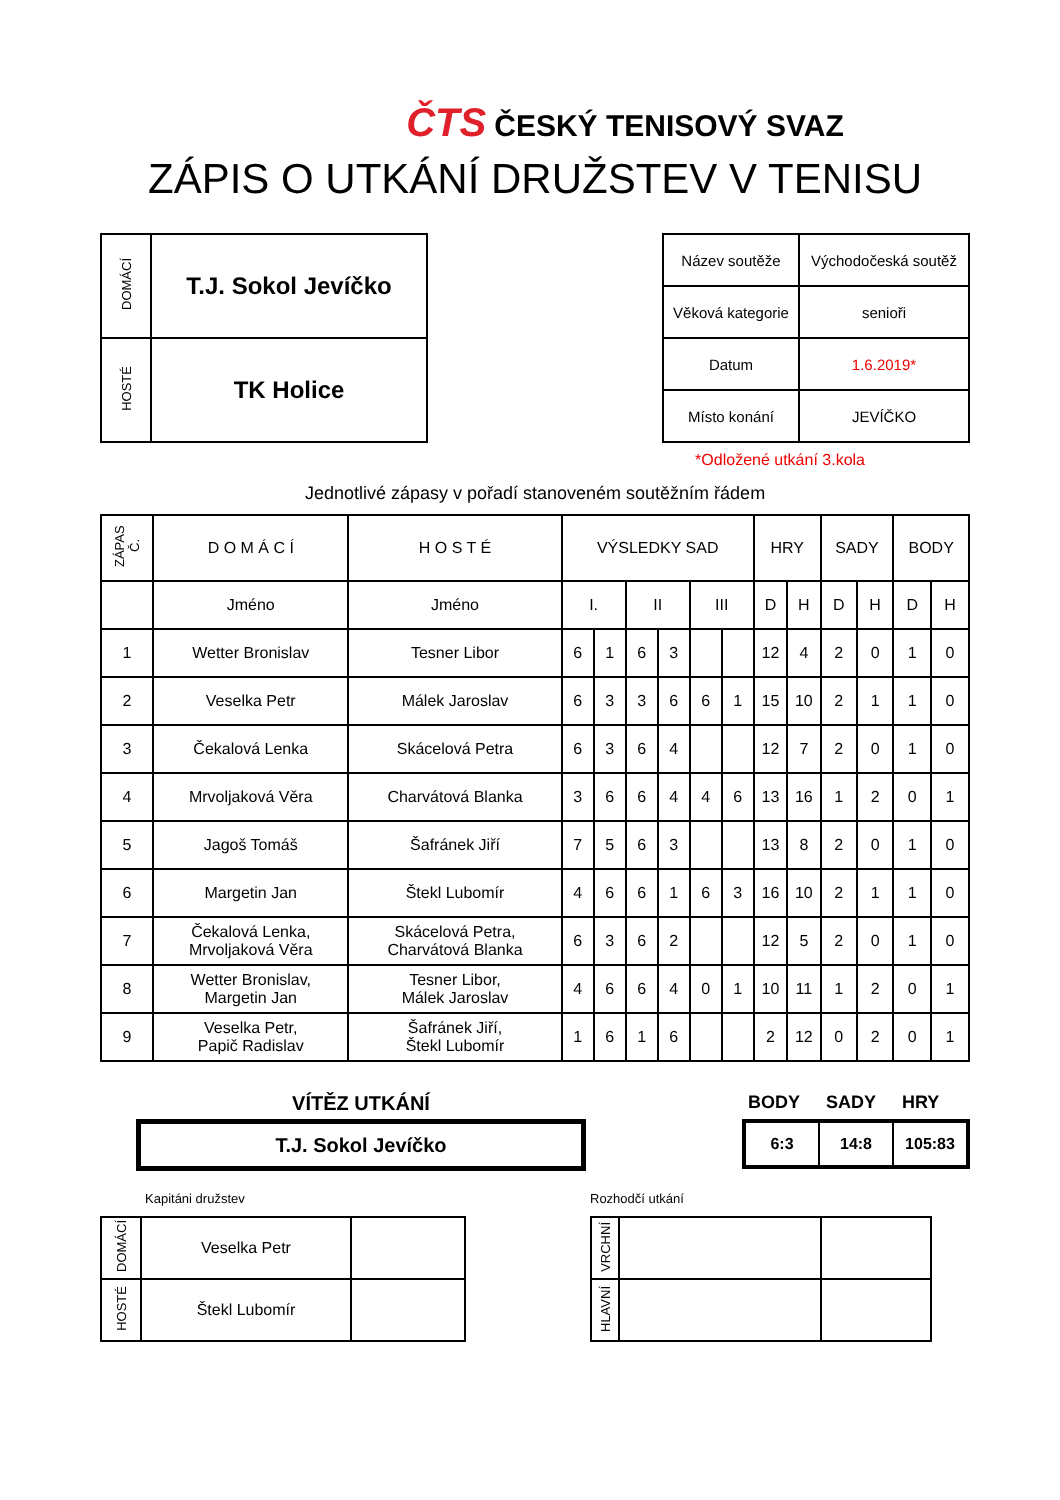ČTS ČESKÝ TENISOVÝ SVAZ
ZÁPIS O UTKÁNÍ DRUŽSTEV V TENISU
| DOMÁCÍ | T.J. Sokol Jevíčko |
| HOSTÉ | TK Holice |
| Název soutěže | Východočeská soutěž |
| Věková kategorie | senioři |
| Datum | 1.6.2019* |
| Místo konání | JEVÍČKO |
*Odložené utkání 3.kola
Jednotlivé zápasy v pořadí stanoveném soutěžním řádem
| ZÁPAS Č. | D O M Á C Í | H O S T É | VÝSLEDKY SAD | | | | | | HRY | | SADY | | BODY | |
| | Jméno | Jméno | I. | | II | | III | | D | H | D | H | D | H |
| 1 | Wetter Bronislav | Tesner Libor | 6 | 1 | 6 | 3 | | | 12 | 4 | 2 | 0 | 1 | 0 |
| 2 | Veselka Petr | Málek Jaroslav | 6 | 3 | 3 | 6 | 6 | 1 | 15 | 10 | 2 | 1 | 1 | 0 |
| 3 | Čekalová Lenka | Skácelová Petra | 6 | 3 | 6 | 4 | | | 12 | 7 | 2 | 0 | 1 | 0 |
| 4 | Mrvoljaková Věra | Charvátová Blanka | 3 | 6 | 6 | 4 | 4 | 6 | 13 | 16 | 1 | 2 | 0 | 1 |
| 5 | Jagoš Tomáš | Šafránek Jiří | 7 | 5 | 6 | 3 | | | 13 | 8 | 2 | 0 | 1 | 0 |
| 6 | Margetin Jan | Štekl Lubomír | 4 | 6 | 6 | 1 | 6 | 3 | 16 | 10 | 2 | 1 | 1 | 0 |
| 7 | Čekalová Lenka, Mrvoljaková Věra | Skácelová Petra, Charvátová Blanka | 6 | 3 | 6 | 2 | | | 12 | 5 | 2 | 0 | 1 | 0 |
| 8 | Wetter Bronislav, Margetin Jan | Tesner Libor, Málek Jaroslav | 4 | 6 | 6 | 4 | 0 | 1 | 10 | 11 | 1 | 2 | 0 | 1 |
| 9 | Veselka Petr, Papič Radislav | Šafránek Jiří, Štekl Lubomír | 1 | 6 | 1 | 6 | | | 2 | 12 | 0 | 2 | 0 | 1 |
VÍTĚZ UTKÁNÍ
T.J. Sokol Jevíčko
BODY SADY HRY
| 6:3 | 14:8 | 105:83 |
Kapitáni družstev
| DOMÁCÍ | Veselka Petr | |
| HOSTÉ | Štekl Lubomír | |
Rozhodčí utkání
| VRCHNÍ | | |
| HLAVNÍ | | |